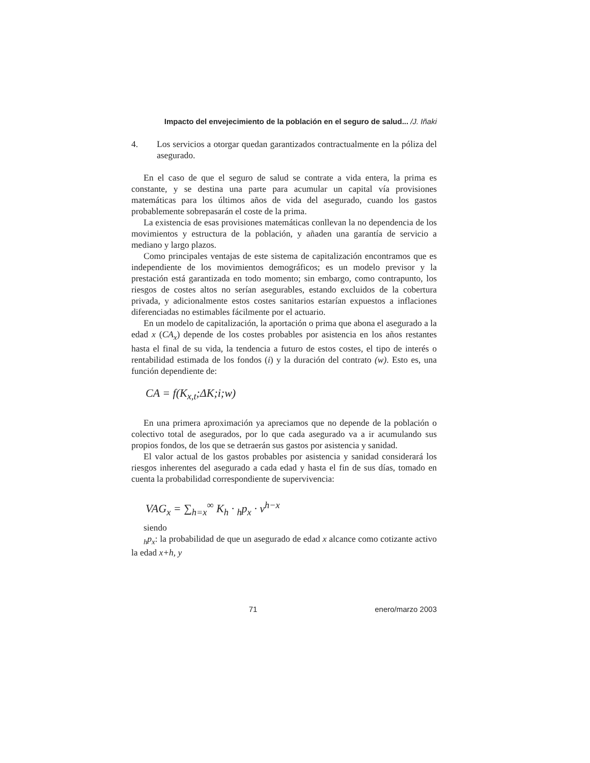Impacto del envejecimiento de la población en el seguro de salud... /J. Iñaki
4. Los servicios a otorgar quedan garantizados contractualmente en la póliza del asegurado.
En el caso de que el seguro de salud se contrate a vida entera, la prima es constante, y se destina una parte para acumular un capital vía provisiones matemáticas para los últimos años de vida del asegurado, cuando los gastos probablemente sobrepasarán el coste de la prima.
La existencia de esas provisiones matemáticas conllevan la no dependencia de los movimientos y estructura de la población, y añaden una garantía de servicio a mediano y largo plazos.
Como principales ventajas de este sistema de capitalización encontramos que es independiente de los movimientos demográficos; es un modelo previsor y la prestación está garantizada en todo momento; sin embargo, como contrapunto, los riesgos de costes altos no serían asegurables, estando excluidos de la cobertura privada, y adicionalmente estos costes sanitarios estarían expuestos a inflaciones diferenciadas no estimables fácilmente por el actuario.
En un modelo de capitalización, la aportación o prima que abona el asegurado a la edad x (CA<sub>x</sub>) depende de los costes probables por asistencia en los años restantes hasta el final de su vida, la tendencia a futuro de estos costes, el tipo de interés o rentabilidad estimada de los fondos (i) y la duración del contrato (w). Esto es, una función dependiente de:
CA = f(K<sub>x,t</sub>;ΔK;i;w)
En una primera aproximación ya apreciamos que no depende de la población o colectivo total de asegurados, por lo que cada asegurado va a ir acumulando sus propios fondos, de los que se detraerán sus gastos por asistencia y sanidad.
El valor actual de los gastos probables por asistencia y sanidad considerará los riesgos inherentes del asegurado a cada edad y hasta el fin de sus días, tomado en cuenta la probabilidad correspondiente de supervivencia:
VAG<sub>x</sub> = ∑<sub>h=x</sub><sup>∞</sup> K<sub>h</sub> · <sub>h</sub>p<sub>x</sub> · v<sup>h−x</sup>
siendo
<sub>h</sub>p<sub>x</sub>: la probabilidad de que un asegurado de edad x alcance como cotizante activo la edad x+h, y
71 enero/marzo 2003